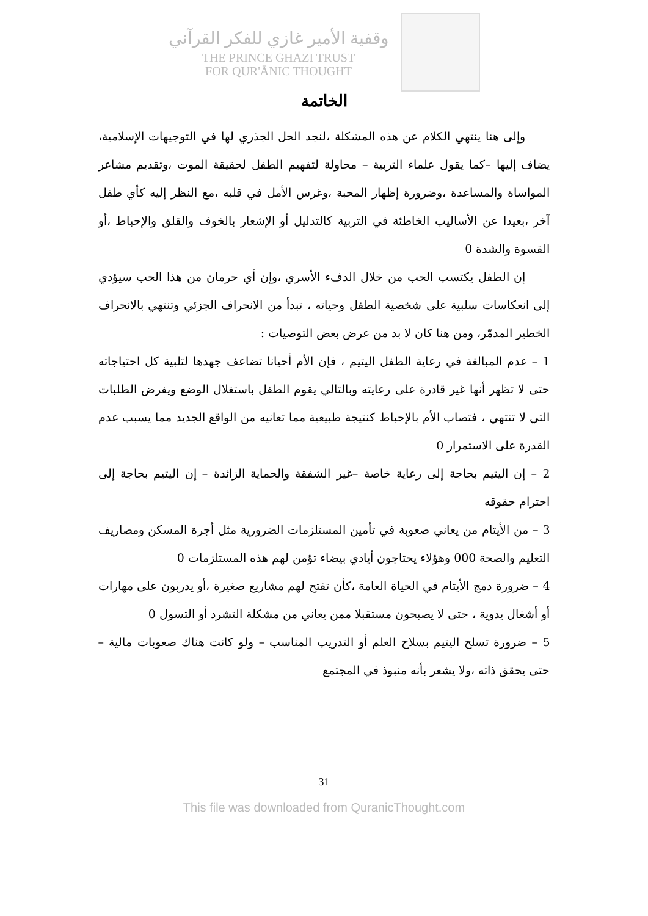وقفية الأمير غازي للفكر القرآني
THE PRINCE GHAZI TRUST
FOR QUR'ĀNIC THOUGHT
الخاتمة
وإلى هنا ينتهي الكلام عن هذه المشكلة ،لنجد الحل الجذري لها في التوجيهات الإسلامية، يضاف إليها –كما يقول علماء التربية – محاولة لتفهيم الطفل لحقيقة الموت ،وتقديم مشاعر المواساة والمساعدة ،وضرورة إظهار المحبة ،وغرس الأمل في قلبه ،مع النظر إليه كأي طفل آخر ،بعيدا عن الأساليب الخاطئة في التربية كالتدليل أو الإشعار بالخوف والقلق والإحباط ،أو القسوة والشدة 0
إن الطفل يكتسب الحب من خلال الدفء الأسري ،وإن أي حرمان من هذا الحب سيؤدي إلى انعكاسات سلبية على شخصية الطفل وحياته ، تبدأ من الانحراف الجزئي وتنتهي بالانحراف الخطير المدمّر، ومن هنا كان لا بد من عرض بعض التوصيات :
1 – عدم المبالغة في رعاية الطفل اليتيم ، فإن الأم أحيانا تضاعف جهدها لتلبية كل احتياجاته حتى لا تظهر أنها غير قادرة على رعايته وبالتالي يقوم الطفل باستغلال الوضع ويفرض الطلبات التي لا تنتهي ، فتصاب الأم بالإحباط كنتيجة طبيعية مما تعانيه من الواقع الجديد مما يسبب عدم القدرة على الاستمرار 0
2 – إن اليتيم بحاجة إلى رعاية خاصة –غير الشفقة والحماية الزائدة – إن اليتيم بحاجة إلى احترام حقوقه
3 – من الأيتام من يعاني صعوبة في تأمين المستلزمات الضرورية مثل أجرة المسكن ومصاريف التعليم والصحة 000 وهؤلاء يحتاجون أيادي بيضاء تؤمن لهم هذه المستلزمات 0
4 – ضرورة دمج الأيتام في الحياة العامة ،كأن تفتح لهم مشاريع صغيرة ،أو يدربون على مهارات أو أشغال يدوية ، حتى لا يصبحون مستقبلا ممن يعاني من مشكلة التشرد أو التسول 0
5 – ضرورة تسلح اليتيم بسلاح العلم أو التدريب المناسب – ولو كانت هناك صعوبات مالية – حتى يحقق ذاته ،ولا يشعر بأنه منبوذ في المجتمع
31
This file was downloaded from QuranicThought.com